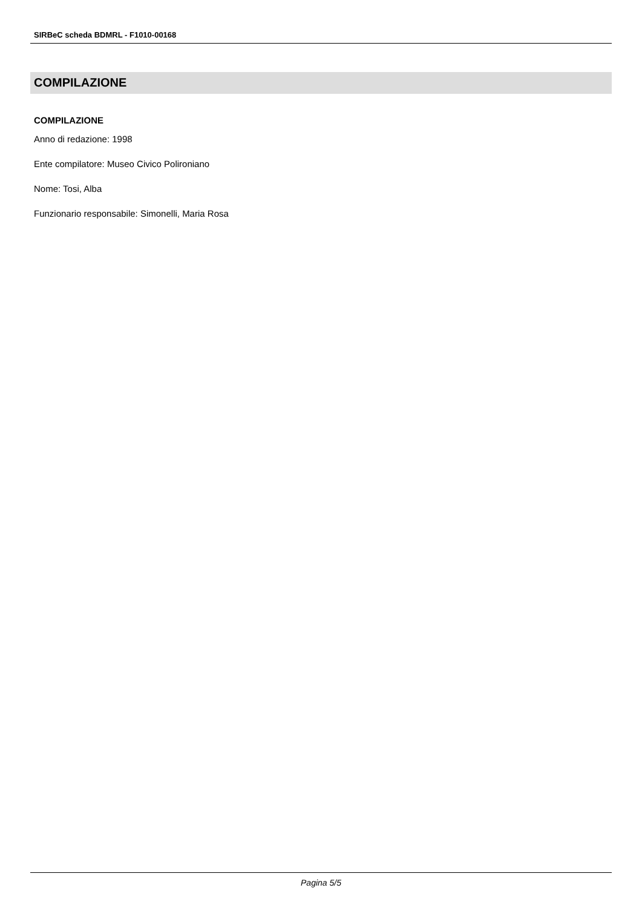SIRBeC scheda BDMRL - F1010-00168
COMPILAZIONE
COMPILAZIONE
Anno di redazione: 1998
Ente compilatore: Museo Civico Polironiano
Nome: Tosi, Alba
Funzionario responsabile: Simonelli, Maria Rosa
Pagina 5/5